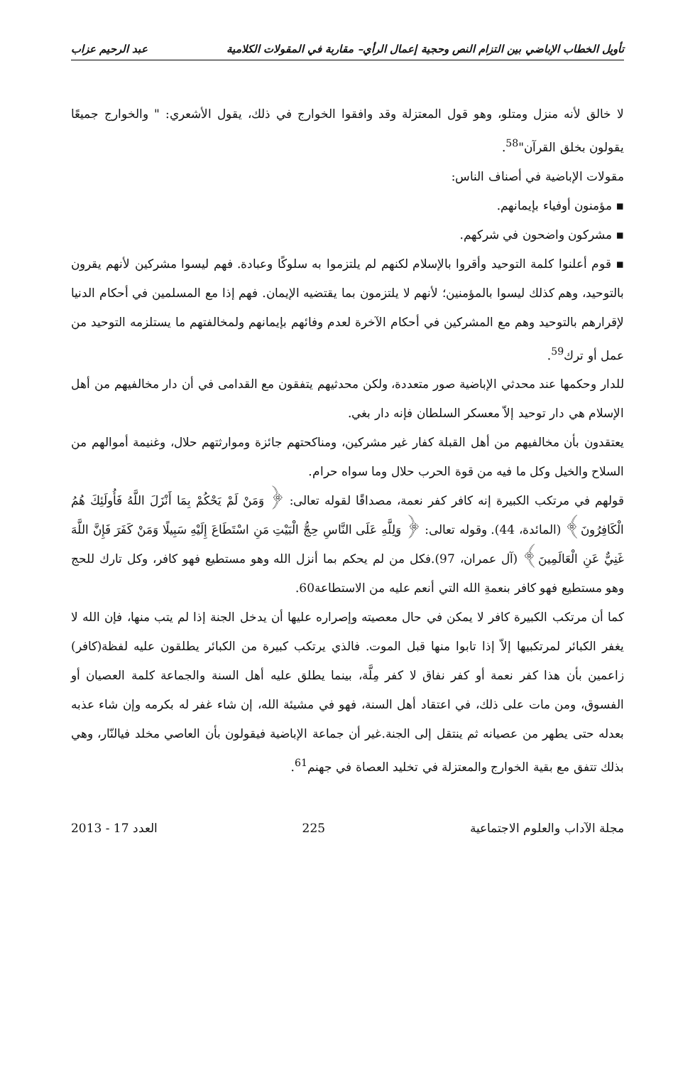تأويل الخطاب الإباضي بين التزام النص وحجية إعمال الرأي– مقاربة في المقولات الكلامية عبد الرحيم عزاب
لا خالق لأنه منزل ومتلو، وهو قول المعتزلة وقد وافقوا الخوارج في ذلك، يقول الأشعري: " والخوارج جميعًا يقولون بخلق القرآن"<sup>58</sup>.
مقولات الإباضية في أصناف الناس:
▪ مؤمنون أوفياء بإيمانهم.
▪ مشركون واضحون في شركهم.
▪ قوم أعلنوا كلمة التوحيد وأقروا بالإسلام لكنهم لم يلتزموا به سلوكًا وعبادة. فهم ليسوا مشركين لأنهم يقرون بالتوحيد، وهم كذلك ليسوا بالمؤمنين؛ لأنهم لا يلتزمون بما يقتضيه الإيمان. فهم إذا مع المسلمين في أحكام الدنيا لإقرارهم بالتوحيد وهم مع المشركين في أحكام الآخرة لعدم وفائهم بإيمانهم ولمخالفتهم ما يستلزمه التوحيد من عمل أو ترك<sup>59</sup>.
للدار وحكمها عند محدثي الإباضية صور متعددة، ولكن محدثيهم يتفقون مع القدامى في أن دار مخالفيهم من أهل الإسلام هي دار توحيد إلاّ معسكر السلطان فإنه دار بغي.
يعتقدون بأن مخالفيهم من أهل القبلة كفار غير مشركين، ومناكحتهم جائزة وموارثتهم حلال، وغنيمة أموالهم من السلاح والخيل وكل ما فيه من قوة الحرب حلال وما سواه حرام.
قولهم في مرتكب الكبيرة إنه كافر كفر نعمة، مصداقًا لقوله تعالى: ﴿ وَمَنْ لَمْ يَحْكُمْ بِمَا أَنْزَلَ اللَّهُ فَأُولَئِكَ هُمُ الْكَافِرُونَ﴾ (المائدة، 44). وقوله تعالى: ﴿ وَلِلَّهِ عَلَى النَّاسِ حِجُّ الْبَيْتِ مَنِ اسْتَطَاعَ إِلَيْهِ سَبِيلًا وَمَنْ كَفَرَ فَإِنَّ اللَّهَ غَنِيٌّ عَنِ الْعَالَمِينَ﴾ (آل عمران، 97).فكل من لم يحكم بما أنزل الله وهو مستطيع فهو كافر، وكل تارك للحج وهو مستطيع فهو كافر بنعمةِ الله التي أنعم عليه من الاستطاعة60.
كما أن مرتكب الكبيرة كافر لا يمكن في حال معصيته وإصراره عليها أن يدخل الجنة إذا لم يتب منها، فإن الله لا يغفر الكبائر لمرتكبيها إلاّ إذا تابوا منها قبل الموت. فالذي يرتكب كبيرة من الكبائر يطلقون عليه لفظة(كافر) زاعمين بأن هذا كفر نعمة أو كفر نفاق لا كفر مِلَّة، بينما يطلق عليه أهل السنة والجماعة كلمة العصيان أو الفسوق، ومن مات على ذلك، في اعتقاد أهل السنة، فهو في مشيئة الله، إن شاء غفر له بكرمه وإن شاء عذبه بعدله حتى يطهر من عصيانه ثم ينتقل إلى الجنة.غير أن جماعة الإباضية فيقولون بأن العاصي مخلد فيالنّار، وهي بذلك تتفق مع بقية الخوارج والمعتزلة في تخليد العصاة في جهنم<sup>61</sup>.
مجلة الآداب والعلوم الاجتماعية 225 العدد 17 - 2013